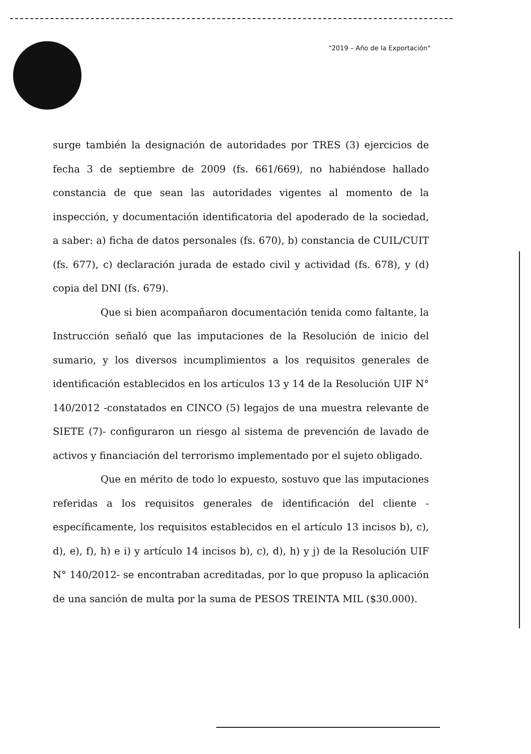"2019 – Año de la Exportación"
surge también la designación de autoridades por TRES (3) ejercicios de fecha 3 de septiembre de 2009 (fs. 661/669), no habiéndose hallado constancia de que sean las autoridades vigentes al momento de la inspección, y documentación identificatoria del apoderado de la sociedad, a saber: a) ficha de datos personales (fs. 670), b) constancia de CUIL/CUIT (fs. 677), c) declaración jurada de estado civil y actividad (fs. 678), y (d) copia del DNI (fs. 679).
Que si bien acompañaron documentación tenida como faltante, la Instrucción señaló que las imputaciones de la Resolución de inicio del sumario, y los diversos incumplimientos a los requisitos generales de identificación establecidos en los artículos 13 y 14 de la Resolución UIF N° 140/2012 -constatados en CINCO (5) legajos de una muestra relevante de SIETE (7)- configuraron un riesgo al sistema de prevención de lavado de activos y financiación del terrorismo implementado por el sujeto obligado.
Que en mérito de todo lo expuesto, sostuvo que las imputaciones referidas a los requisitos generales de identificación del cliente -específicamente, los requisitos establecidos en el artículo 13 incisos b), c), d), e), f), h) e i) y artículo 14 incisos b), c), d), h) y j) de la Resolución UIF N° 140/2012- se encontraban acreditadas, por lo que propuso la aplicación de una sanción de multa por la suma de PESOS TREINTA MIL ($30.000).